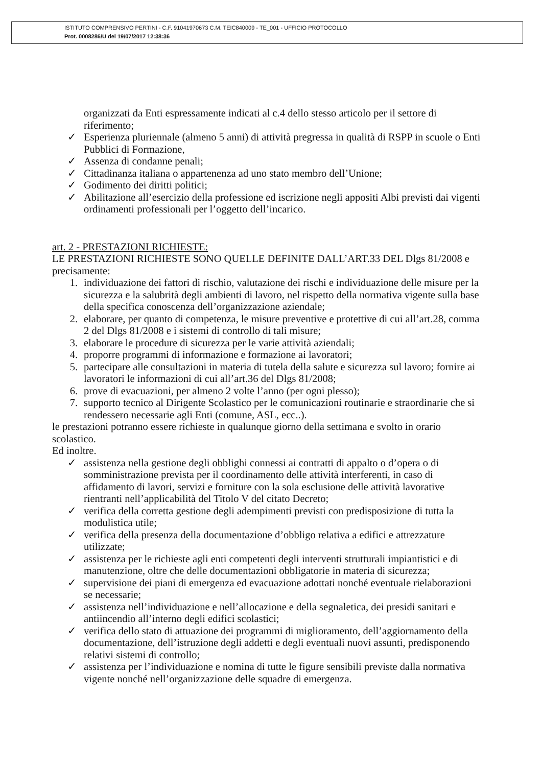ISTITUTO COMPRENSIVO PERTINI - C.F. 91041970673 C.M. TEIC840009 - TE_001 - UFFICIO PROTOCOLLO
Prot. 0008286/U del 19/07/2017 12:38:36
organizzati da Enti espressamente indicati al c.4 dello stesso articolo per il settore di riferimento;
✓ Esperienza pluriennale (almeno 5 anni) di attività pregressa in qualità di RSPP in scuole o Enti Pubblici di Formazione,
✓ Assenza di condanne penali;
✓ Cittadinanza italiana o appartenenza ad uno stato membro dell’Unione;
✓ Godimento dei diritti politici;
✓ Abilitazione all’esercizio della professione ed iscrizione negli appositi Albi previsti dai vigenti ordinamenti professionali per l’oggetto dell’incarico.
art. 2 - PRESTAZIONI RICHIESTE:
LE PRESTAZIONI RICHIESTE SONO QUELLE DEFINITE DALL’ART.33 DEL Dlgs 81/2008 e precisamente:
1. individuazione dei fattori di rischio, valutazione dei rischi e individuazione delle misure per la sicurezza e la salubrità degli ambienti di lavoro, nel rispetto della normativa vigente sulla base della specifica conoscenza dell’organizzazione aziendale;
2. elaborare, per quanto di competenza, le misure preventive e protettive di cui all’art.28, comma 2 del Dlgs 81/2008 e i sistemi di controllo di tali misure;
3. elaborare le procedure di sicurezza per le varie attività aziendali;
4. proporre programmi di informazione e formazione ai lavoratori;
5. partecipare alle consultazioni in materia di tutela della salute e sicurezza sul lavoro; fornire ai lavoratori le informazioni di cui all’art.36 del Dlgs 81/2008;
6. prove di evacuazioni, per almeno 2 volte l’anno (per ogni plesso);
7. supporto tecnico al Dirigente Scolastico per le comunicazioni routinarie e straordinarie che si rendessero necessarie agli Enti (comune, ASL, ecc..).
le prestazioni potranno essere richieste in qualunque giorno della settimana e svolto in orario scolastico.
Ed inoltre.
✓ assistenza nella gestione degli obblighi connessi ai contratti di appalto o d’opera o di somministrazione prevista per il coordinamento delle attività interferenti, in caso di affidamento di lavori, servizi e forniture con la sola esclusione delle attività lavorative rientranti nell’applicabilità del Titolo V del citato Decreto;
✓ verifica della corretta gestione degli adempimenti previsti con predisposizione di tutta la modulistica utile;
✓ verifica della presenza della documentazione d’obbligo relativa a edifici e attrezzature utilizzate;
✓ assistenza per le richieste agli enti competenti degli interventi strutturali impiantistici e di manutenzione, oltre che delle documentazioni obbligatorie in materia di sicurezza;
✓ supervisione dei piani di emergenza ed evacuazione adottati nonché eventuale rielaborazioni se necessarie;
✓ assistenza nell’individuazione e nell’allocazione e della segnaletica, dei presidi sanitari e antiincendio all’interno degli edifici scolastici;
✓ verifica dello stato di attuazione dei programmi di miglioramento, dell’aggiornamento della documentazione, dell’istruzione degli addetti e degli eventuali nuovi assunti, predisponendo relativi sistemi di controllo;
✓ assistenza per l’individuazione e nomina di tutte le figure sensibili previste dalla normativa vigente nonché nell’organizzazione delle squadre di emergenza.